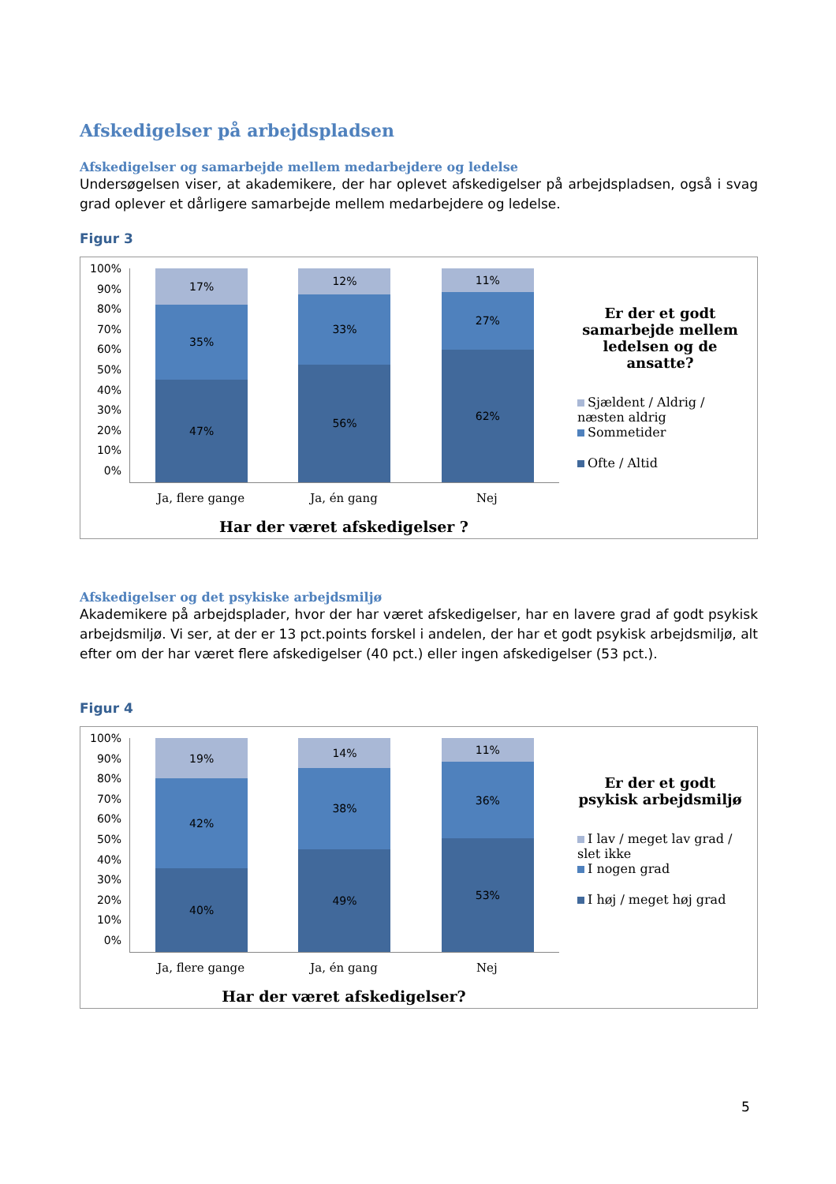Afskedigelser på arbejdspladsen
Afskedigelser og samarbejde mellem medarbejdere og ledelse
Undersøgelsen viser, at akademikere, der har oplevet afskedigelser på arbejdspladsen, også i svag grad oplever et dårligere samarbejde mellem medarbejdere og ledelse.
Figur 3
100%
90%
80%
70%
60%
50%
40%
30%
20%
10%
0%
17%
35%
47%
12%
33%
56%
11%
27%
62%
Ja, flere gange Ja, én gang Nej
Har der været afskedigelser ?
Er der et godt samarbejde mellem ledelsen og de ansatte?
Sjældent / Aldrig / næsten aldrig
Sommetider
Ofte / Altid
Afskedigelser og det psykiske arbejdsmiljø
Akademikere på arbejdsplader, hvor der har været afskedigelser, har en lavere grad af godt psykisk arbejdsmiljø. Vi ser, at der er 13 pct.points forskel i andelen, der har et godt psykisk arbejdsmiljø, alt efter om der har været flere afskedigelser (40 pct.) eller ingen afskedigelser (53 pct.).
Figur 4
100%
90%
80%
70%
60%
50%
40%
30%
20%
10%
0%
19%
42%
40%
14%
38%
49%
11%
36%
53%
Ja, flere gange Ja, én gang Nej
Har der været afskedigelser?
Er der et godt psykisk arbejdsmiljø
I lav / meget lav grad / slet ikke
I nogen grad
I høj / meget høj grad
5